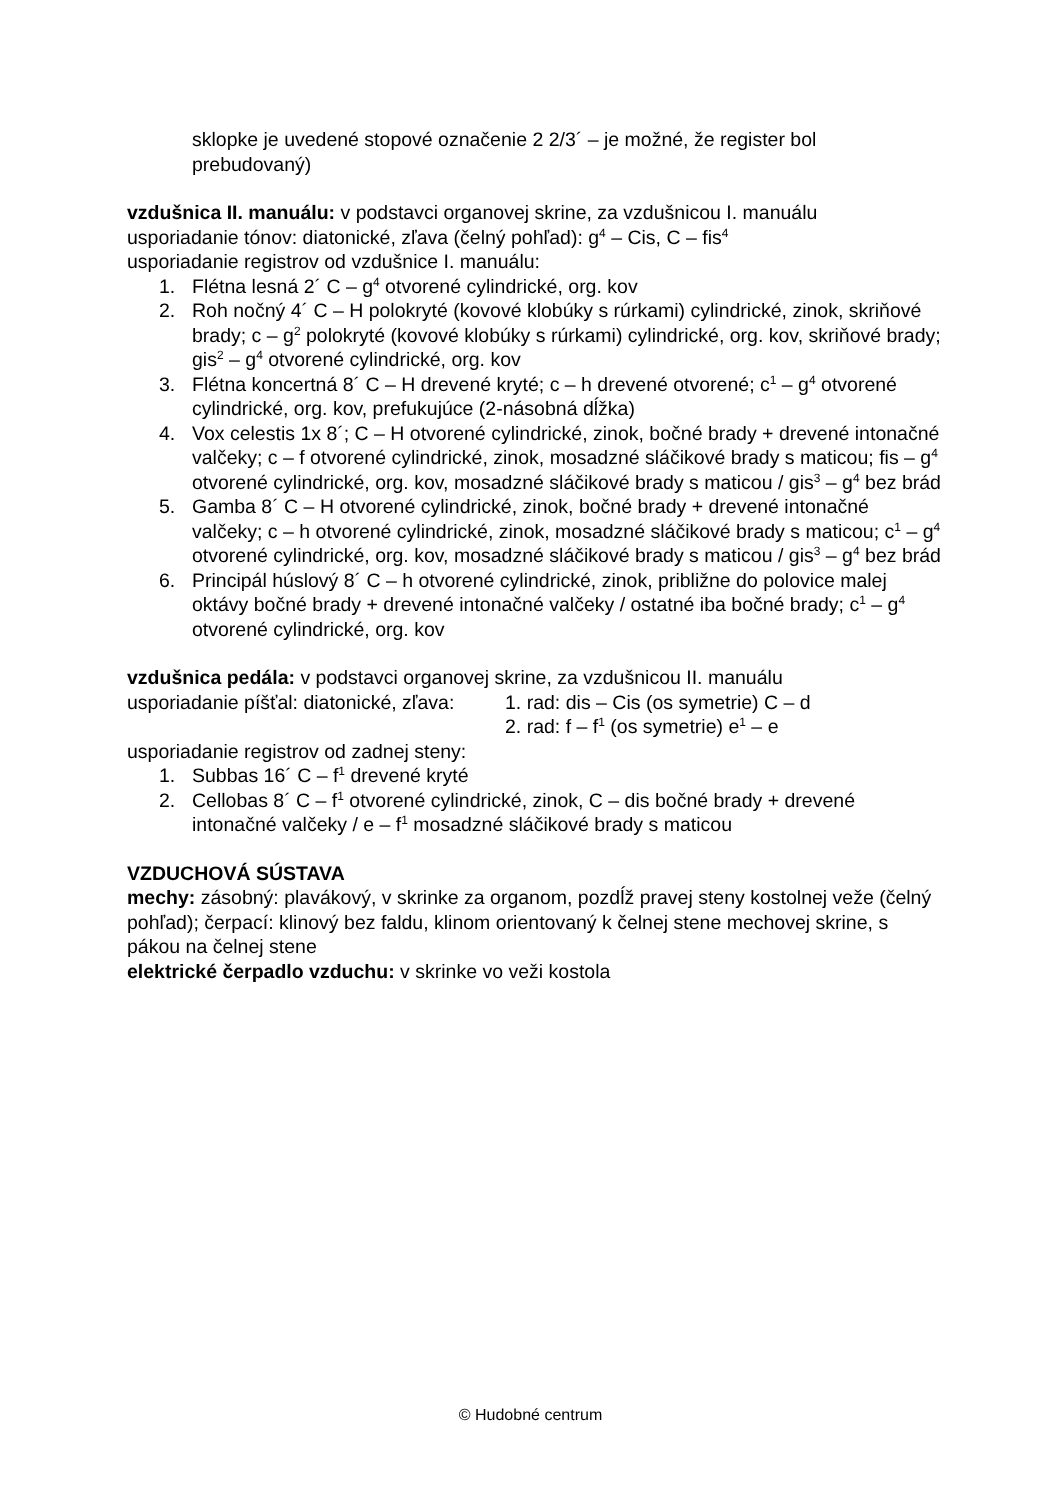sklopke je uvedené stopové označenie 2 2/3´ – je možné, že register bol prebudovaný)
vzdušnica II. manuálu: v podstavci organovej skrine, za vzdušnicou I. manuálu
usporiadanie tónov: diatonické, zľava (čelný pohľad): g<sup>4</sup> – Cis, C – fis<sup>4</sup>
usporiadanie registrov od vzdušnice I. manuálu:
1. Flétna lesná 2´ C – g<sup>4</sup> otvorené cylindrické, org. kov
2. Roh nočný 4´ C – H polokryté (kovové klobúky s rúrkami) cylindrické, zinok, skriňové brady; c – g<sup>2</sup> polokryté (kovové klobúky s rúrkami) cylindrické, org. kov, skriňové brady; gis<sup>2</sup> – g<sup>4</sup> otvorené cylindrické, org. kov
3. Flétna koncertná 8´ C – H drevené kryté; c – h drevené otvorené; c<sup>1</sup> – g<sup>4</sup> otvorené cylindrické, org. kov, prefukujúce (2-násobná dĺžka)
4. Vox celestis 1x 8´; C – H otvorené cylindrické, zinok, bočné brady + drevené intonačné valčeky; c – f otvorené cylindrické, zinok, mosadzné sláčikové brady s maticou; fis – g<sup>4</sup> otvorené cylindrické, org. kov, mosadzné sláčikové brady s maticou / gis<sup>3</sup> – g<sup>4</sup> bez brád
5. Gamba 8´ C – H otvorené cylindrické, zinok, bočné brady + drevené intonačné valčeky; c – h otvorené cylindrické, zinok, mosadzné sláčikové brady s maticou; c<sup>1</sup> – g<sup>4</sup> otvorené cylindrické, org. kov, mosadzné sláčikové brady s maticou / gis<sup>3</sup> – g<sup>4</sup> bez brád
6. Principál húslový 8´ C – h otvorené cylindrické, zinok, približne do polovice malej oktávy bočné brady + drevené intonačné valčeky / ostatné iba bočné brady; c<sup>1</sup> – g<sup>4</sup> otvorené cylindrické, org. kov
vzdušnica pedála: v podstavci organovej skrine, za vzdušnicou II. manuálu
usporiadanie píšťal: diatonické, zľava: 1. rad: dis – Cis (os symetrie) C – d
2. rad: f – f<sup>1</sup> (os symetrie) e<sup>1</sup> – e
usporiadanie registrov od zadnej steny:
1. Subbas 16´ C – f<sup>1</sup> drevené kryté
2. Cellobas 8´ C – f<sup>1</sup> otvorené cylindrické, zinok, C – dis bočné brady + drevené intonačné valčeky / e – f<sup>1</sup> mosadzné sláčikové brady s maticou
VZDUCHOVÁ SÚSTAVA
mechy: zásobný: plavákový, v skrinke za organom, pozdĺž pravej steny kostolnej veže (čelný pohľad); čerpací: klinový bez faldu, klinom orientovaný k čelnej stene mechovej skrine, s pákou na čelnej stene
elektrické čerpadlo vzduchu: v skrinke vo veži kostola
© Hudobné centrum